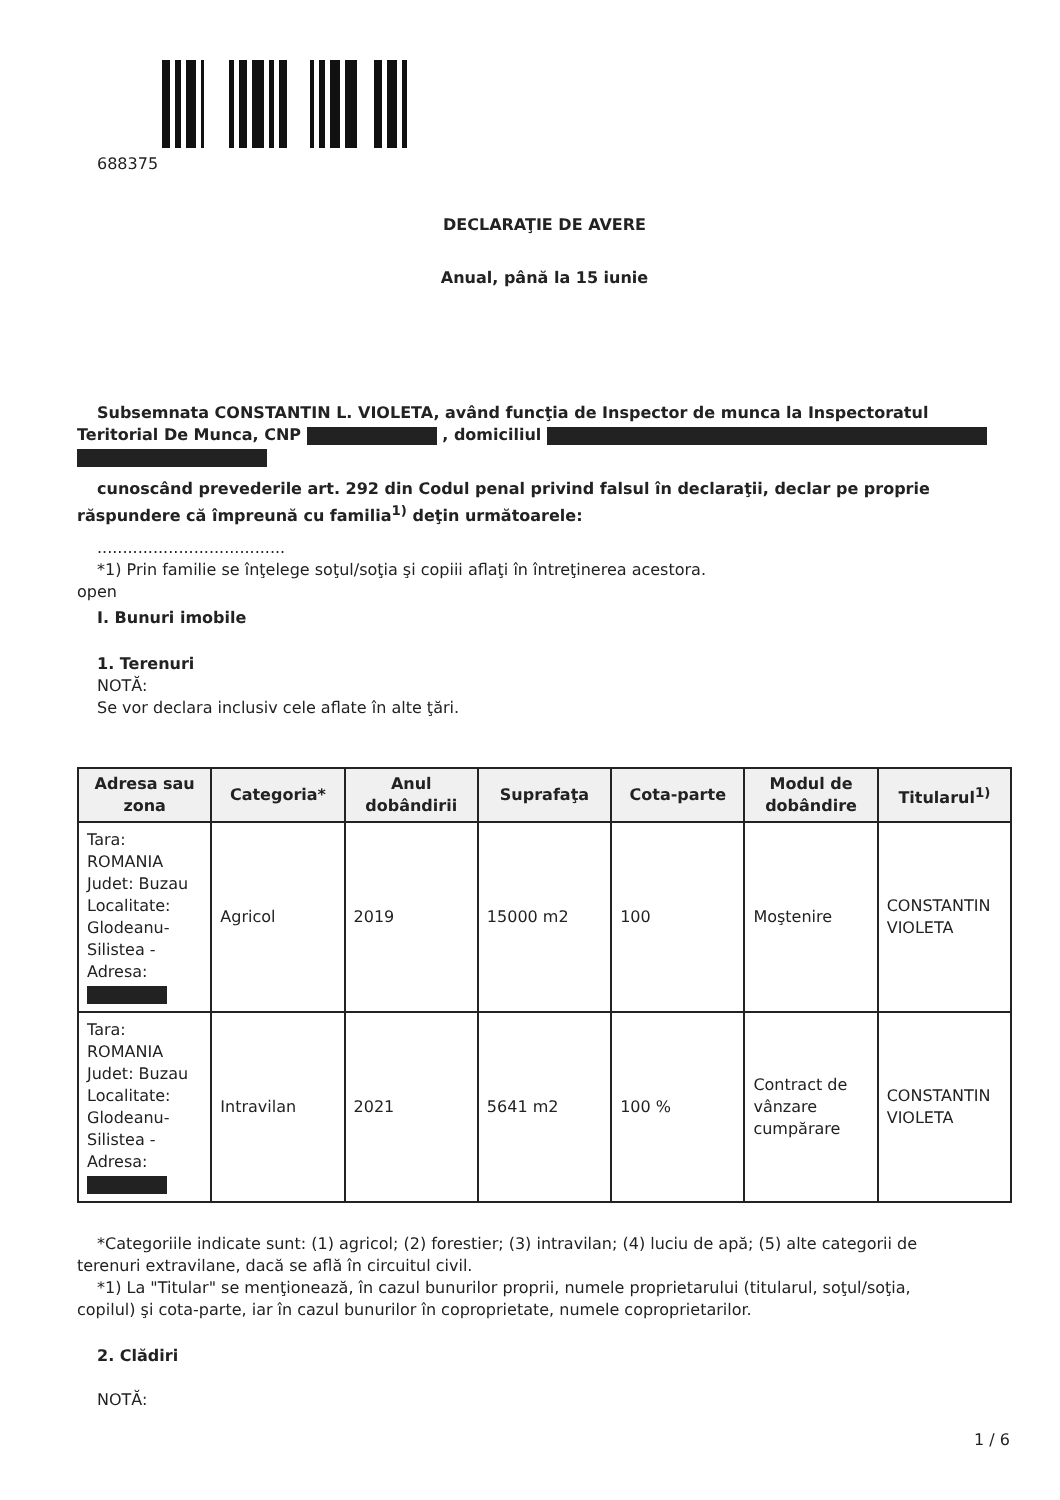688375
DECLARAŢIE DE AVERE
Anual, până la 15 iunie
Subsemnata CONSTANTIN L. VIOLETA, având funcţia de Inspector de munca la Inspectoratul
Teritorial De Munca, CNP , domiciliul
cunoscând prevederile art. 292 din Codul penal privind falsul în declaraţii, declar pe proprie
răspundere că împreună cu familia<sup>1)</sup> deţin următoarele:
.....................................
*1) Prin familie se înţelege soţul/soţia şi copiii aflaţi în întreţinerea acestora.
open
I. Bunuri imobile
1. Terenuri
NOTĂ:
Se vor declara inclusiv cele aflate în alte ţări.
| Adresa sau zona | Categoria* | Anul dobândirii | Suprafaţa | Cota-parte | Modul de dobândire | Titularul<sup>1)</sup> |
| --- | --- | --- | --- | --- | --- | --- |
| Tara: ROMANIA Judet: Buzau Localitate: Glodeanu-Silistea - Adresa: | Agricol | 2019 | 15000 m2 | 100 | Moştenire | CONSTANTIN VIOLETA |
| Tara: ROMANIA Judet: Buzau Localitate: Glodeanu-Silistea - Adresa: | Intravilan | 2021 | 5641 m2 | 100 % | Contract de vânzare cumpărare | CONSTANTIN VIOLETA |
*Categoriile indicate sunt: (1) agricol; (2) forestier; (3) intravilan; (4) luciu de apă; (5) alte categorii de
terenuri extravilane, dacă se află în circuitul civil.
*1) La "Titular" se menţionează, în cazul bunurilor proprii, numele proprietarului (titularul, soţul/soţia,
copilul) şi cota-parte, iar în cazul bunurilor în coproprietate, numele coproprietarilor.
2. Clădiri
NOTĂ:
1 / 6